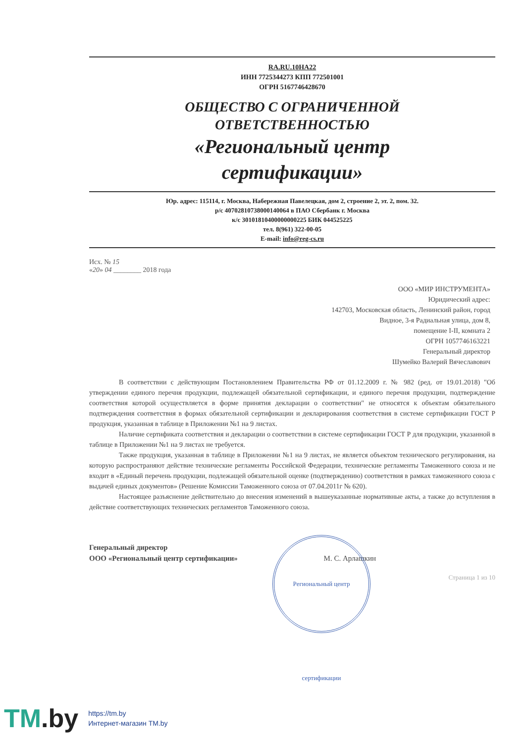RA.RU.10НА22
ИНН 7725344273 КПП 772501001
ОГРН 5167746428670
ОБЩЕСТВО С ОГРАНИЧЕННОЙ
ОТВЕТСТВЕННОСТЬЮ
«Региональный центр
сертификации»
Юр. адрес: 115114, г. Москва, Набережная Павелецкая, дом 2, строение 2, эт. 2, пом. 32.
р/с 40702810738000140064 в ПАО Сбербанк г. Москва
к/с 30101810400000000225 БИК 044525225
тел. 8(961) 322-00-05
E-mail: info@reg-cs.ru
Исх. № 15
«20» 04 ________ 2018 года
ООО «МИР ИНСТРУМЕНТА»
Юридический адрес:
142703, Московская область, Ленинский район, город
Видное, 3-я Радиальная улица, дом 8,
помещение I-II, комната 2
ОГРН 1057746163221
Генеральный директор
Шумейко Валерий Вячеславович
В соответствии с действующим Постановлением Правительства РФ от 01.12.2009 г. № 982 (ред. от 19.01.2018) "Об утверждении единого перечня продукции, подлежащей обязательной сертификации, и единого перечня продукции, подтверждение соответствия которой осуществляется в форме принятия декларации о соответствии" не относятся к объектам обязательного подтверждения соответствия в формах обязательной сертификации и декларирования соответствия в системе сертификации ГОСТ Р продукция, указанная в таблице в Приложении №1 на 9 листах.
Наличие сертификата соответствия и декларации о соответствии в системе сертификации ГОСТ Р для продукции, указанной в таблице в Приложении №1 на 9 листах не требуется.
Также продукция, указанная в таблице в Приложении №1 на 9 листах, не является объектом технического регулирования, на которую распространяют действие технические регламенты Российской Федерации, технические регламенты Таможенного союза и не входит в «Единый перечень продукции, подлежащей обязательной оценке (подтверждению) соответствия в рамках таможенного союза с выдачей единых документов» (Решение Комиссии Таможенного союза от 07.04.2011г № 620).
Настоящее разъяснение действительно до внесения изменений в вышеуказанные нормативные акты, а также до вступления в действие соответствующих технических регламентов Таможенного союза.
Генеральный директор
ООО «Региональный центр сертификации» М. С. Арлашкин
Страница 1 из 10
Региональный центр сертификации
TM.by
https://tm.by
Интернет-магазин TM.by